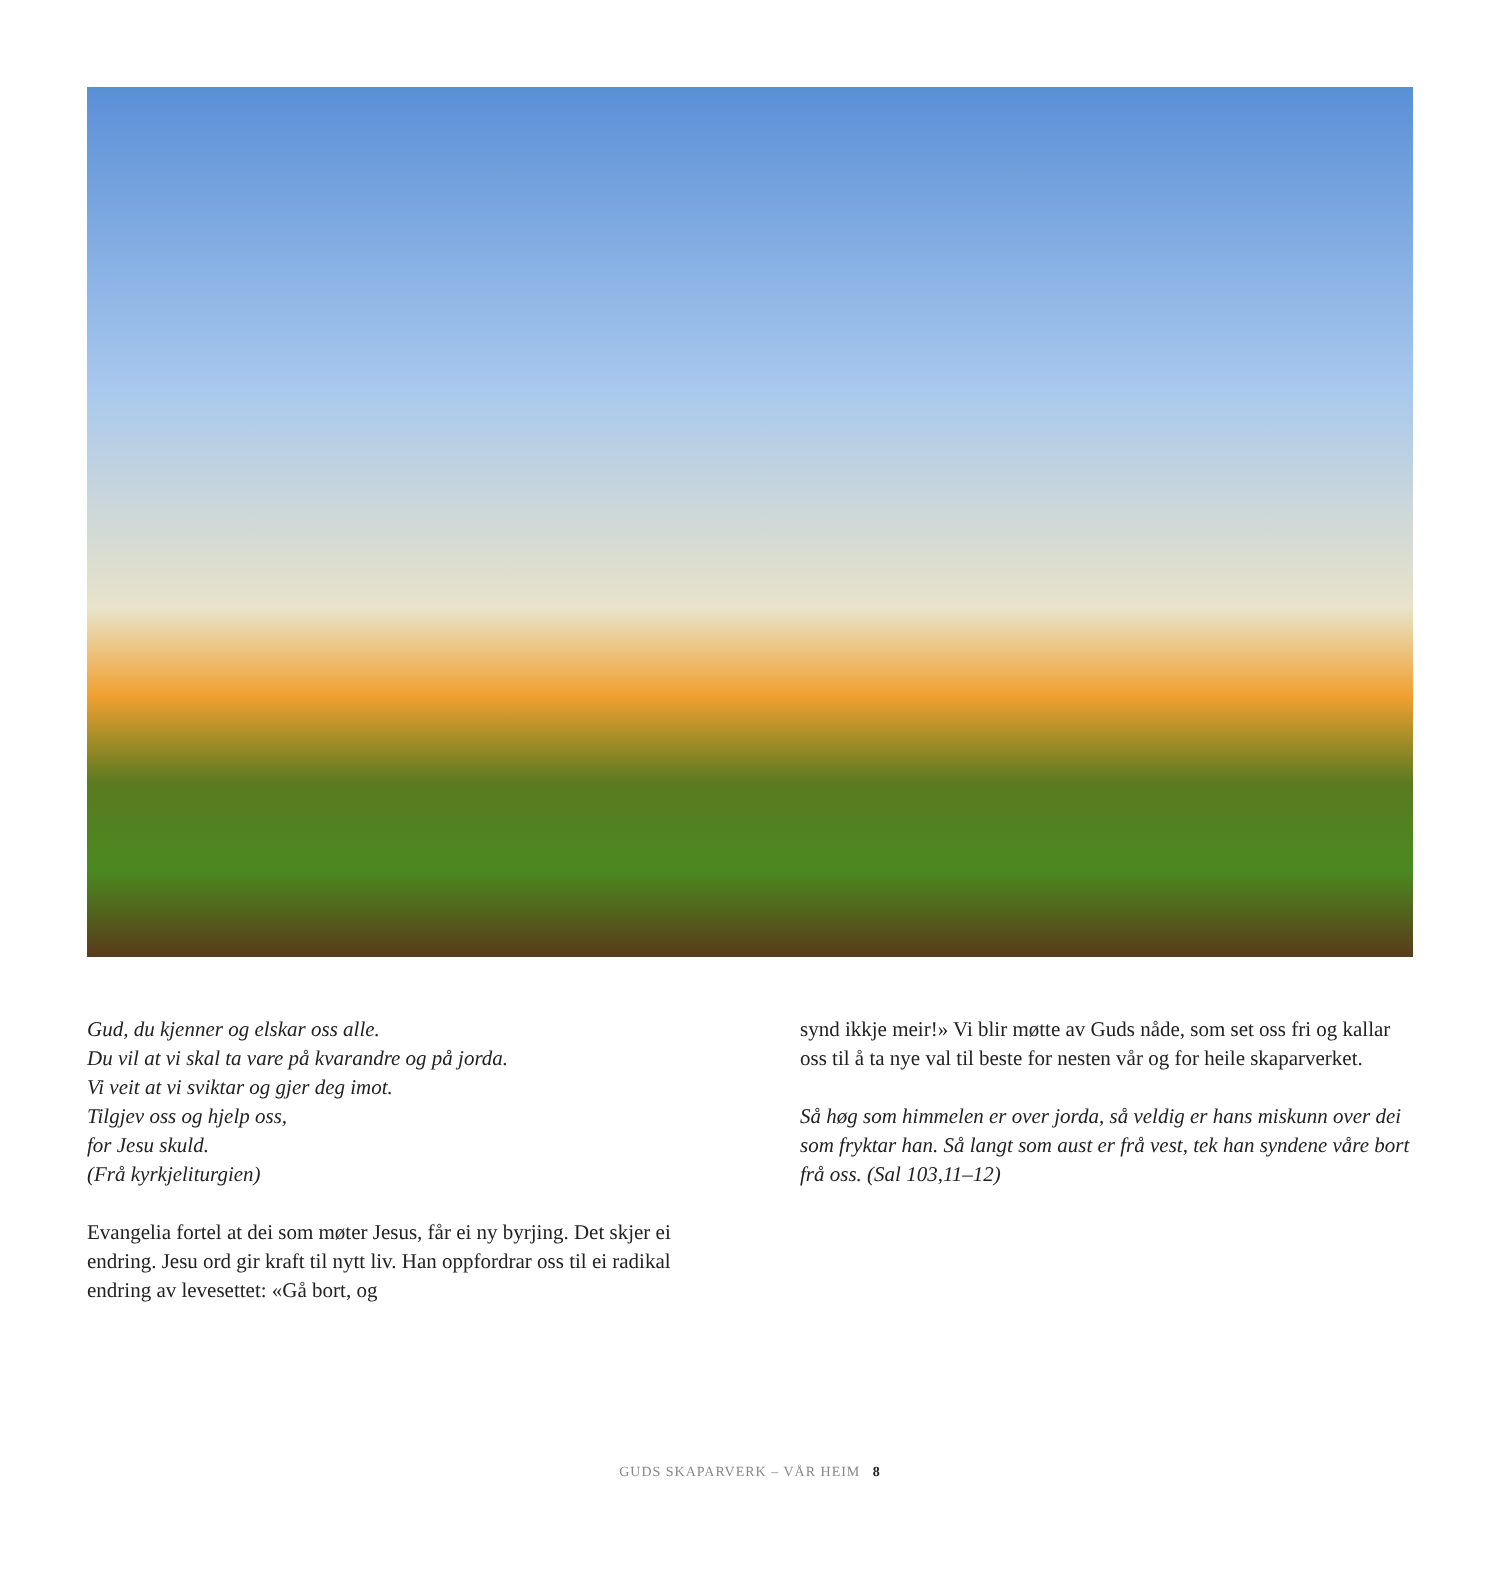Gud, du kjenner og elskar oss alle.
Du vil at vi skal ta vare på kvarandre og på jorda.
Vi veit at vi sviktar og gjer deg imot.
Tilgjev oss og hjelp oss,
for Jesu skuld.
(Frå kyrkjeliturgien)
Evangelia fortel at dei som møter Jesus, får ei ny byrjing. Det skjer ei endring. Jesu ord gir kraft til nytt liv. Han opp­fordrar oss til ei radikal endring av levesettet: «Gå bort, og
synd ikkje meir!» Vi blir møtte av Guds nåde, som set oss fri og kallar oss til å ta nye val til beste for nesten vår og for heile skaparverket.
Så høg som himmelen er over jorda, så veldig er hans miskunn over dei som fryktar han. Så langt som aust er frå vest, tek han syndene våre bort frå oss. (Sal 103,11–12)
GUDS SKAPARVERK – VÅR HEIM 8